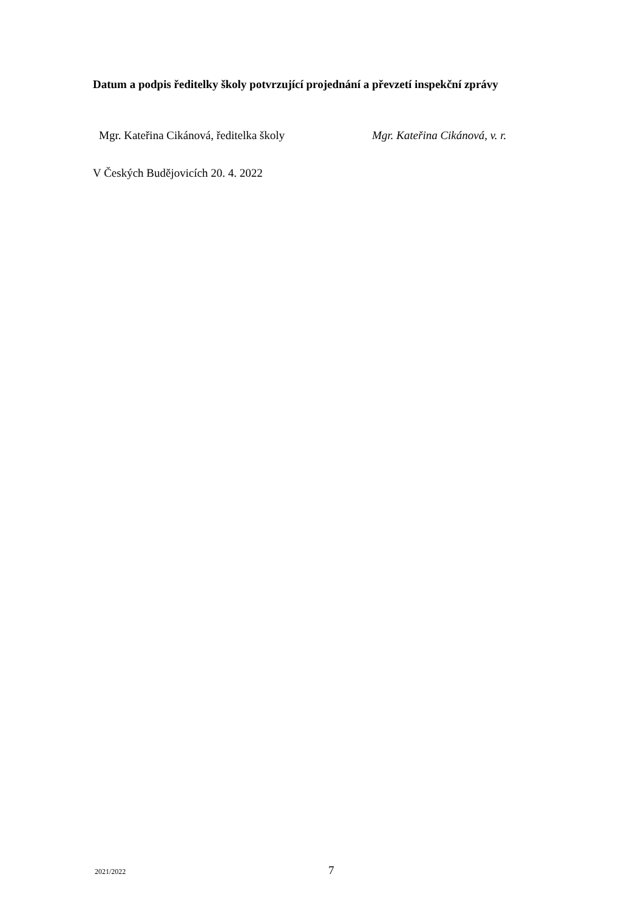Datum a podpis ředitelky školy potvrzující projednání a převzetí inspekční zprávy
Mgr. Kateřina Cikánová, ředitelka školy Mgr. Kateřina Cikánová, v. r.
V Českých Budějovicích 20. 4. 2022
2021/2022 7